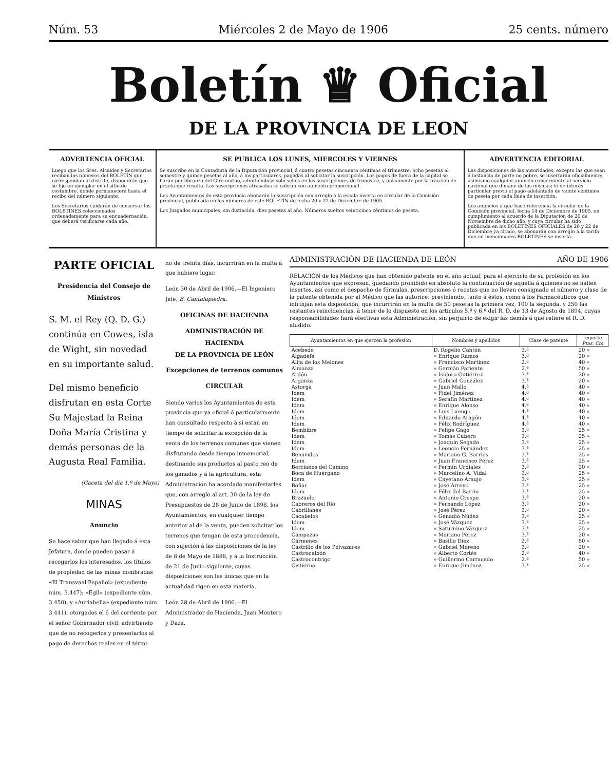Núm. 53 Miércoles 2 de Mayo de 1906 25 cents. número
Boletín ♛ Oficial
DE LA PROVINCIA DE LEON
ADVERTENCIA OFICIAL
Luego que los Sres. Alcaldes y Secretarios reciban los números del BOLETÍN que correspondan al distrito, dispondrán que se fije un ejemplar en el sitio de costumbre, donde permanecerá hasta el recibo del número siguiente.
Los Secretarios cuidarán de conservar los BOLETINES coleccionados ordenadamente para su encuadernación, que deberá verificarse cada año.
SE PUBLICA LOS LUNES, MIERCOLES Y VIERNES
Se suscribe en la Contaduría de la Diputación provincial, á cuatro pesetas cincuenta céntimos el trimestre, ocho pesetas al semestre y quince pesetas al año, á los particulares, pagadas al solicitar la suscripción. Los pagos de fuera de la capital se harán por libranza del Giro mutuo, admitiéndose solo sellos en las suscripciones de trimestre, y únicamente por la fracción de peseta que resulta. Las suscripciones atrasadas se cobran con aumento proporcional.
Los Ayuntamientos de esta provincia abonarán la suscripción con arreglo á la escala inserta en circular de la Comisión provincial, publicada en los números de este BOLETÍN de fecha 20 y 22 de Diciembre de 1905.
Los Juzgados municipales, sin distinción, diez pesetas al año. Números sueltos veinticinco céntimos de peseta.
ADVERTENCIA EDITORIAL
Las disposiciones de las autoridades, excepto las que sean á instancia de parte no pobre, se insertarán oficialmente; asimismo cualquier anuncio concerniente al servicio nacional que dimane de las mismas; lo de interés particular previo el pago adelantado de veinte céntimos de peseta por cada línea de inserción.
Los anuncios á que hace referencia la circular de la Comisión provincial, fecha 14 de Diciembre de 1905, en cumplimiento al acuerdo de la Diputación de 20 de Noviembre de dicho año, y cuya circular ha sido publicada en los BOLETINES OFICIALES de 20 y 22 de Diciembre ya citado, se abonarán con arreglo á la tarifa que en mencionados BOLETINES se inserta.
PARTE OFICIAL
Presidencia del Consejo de Ministros
S. M. el Rey (Q. D. G.) continúa en Cowes, isla de Wight, sin novedad en su importante salud.
Del mismo beneficio disfrutan en esta Corte Su Majestad la Reina Doña María Cristina y demás personas de la Augusta Real Familia.
(Gaceta del día 1.º de Mayo)
MINAS
Anuncio
Se hace saber que han llegado á esta Jefatura, donde pueden pasar á recogerlos los interesados, los títulos de propiedad de las minas nombradas «El Transvaal Español» (expediente núm. 3.447); «Egil» (expediente núm. 3.450), y «Auriabella» (expediente núm. 3.441), otorgados el 6 del corriente por el señor Gobernador civil; advirtiendo que de no recogerlos y presentarlos al pago de derechos reales en el térmi-
no de treinta días, incurrirán en la multa á que hubiere lugar.
León 30 de Abril de 1906.—El Ingeniero Jefe, E. Cantalapiedra.
OFICINAS DE HACIENDA
ADMINISTRACIÓN DE HACIENDA
DE LA PROVINCIA DE LEÓN
Excepciones de terrenos comunes
CIRCULAR
Siendo varios los Ayuntamientos de esta provincia que ya oficial ó particularmente han consultado respecto á si están en tiempo de solicitar la excepción de la venta de los terrenos comunes que vienen disfrutando desde tiempo inmemorial, destinando sus productos al pasto reo de los ganados y á la agricultura, esta Administración ha acordado manifestarles que, con arreglo al art. 30 de la ley de Presupuestos de 28 de Junio de 1898, los Ayuntamientos, en cualquier tiempo anterior al de la venta, pueden solicitar los terrenos que tengan de esta procedencia, con sujeción á las disposiciones de la ley de 8 de Mayo de 1888, y á la Instrucción de 21 de Junio siguiente, cuyas disposiciones son las únicas que en la actualidad rigen en esta materia.
León 28 de Abril de 1906.—El Administrador de Hacienda, Juan Montero y Daza.
ADMINISTRACIÓN DE HACIENDA DE LEÓN AÑO DE 1906
RELACIÓN de los Médicos que han obtenido patente en el año actual, para el ejercicio de su profesión en los Ayuntamientos que expresan, quedando prohibido en absoluto la continuación de aquella á quienes no se hallen insertos, así como el despacho de fórmulas, prescripciones ó recetas que no lleven consignado el número y clase de la patente obtenida por el Médico que las autorice; previniendo, tanto á éstos, como á los Farmacéuticos que infrinjan esta disposición, que incurrirán en la multa de 50 pesetas la primera vez, 100 la segunda, y 250 las restantes reincidencias, á tenor de lo dispuesto en los artículos 5.º y 6.º del R. D. de 13 de Agosto de 1894, cuyas responsabilidades hará efectivas esta Administración, sin perjuicio de exigir las demás á que refiere el R. D. aludido.
| Ayuntamientos en que ejercen la profesión | Nombres y apellidos | Clase de patente | Importe Ptas. Cts |
| --- | --- | --- | --- |
| Acebedo | D. Rogelio Cantón | 3.ª | 20 » |
| Algadefe | » Enrique Ramos | 3.ª | 20 » |
| Alija de los Melones | » Francisco Martínez | 2.ª | 40 » |
| Almanza | » Germán Pariente | 2.ª | 50 » |
| Ardón | » Isidoro Gutiérrez | 3.ª | 20 » |
| Arganza | » Gabriel González | 3.ª | 20 » |
| Astorga | » Juan Mallo | 4.ª | 40 » |
| Idem | » Fidel Jiménez | 4.ª | 40 » |
| Idem | » Serafín Martínez | 4.ª | 40 » |
| Idem | » Enrique Alonso | 4.ª | 40 » |
| Idem | » Luis Luengo | 4.ª | 40 » |
| Idem | » Eduardo Aragón | 4.ª | 40 » |
| Idem | » Félix Rodríguez | 4.ª | 40 » |
| Bembibre | » Felipe Gago | 3.ª | 25 » |
| Idem | » Tomás Cubero | 3.ª | 25 » |
| Idem | » Joaquín Segado | 3.ª | 25 » |
| Idem | » Leoncio Fernández | 3.ª | 25 » |
| Benavides | » Mariano G. Barrios | 3.ª | 25 » |
| Idem | » Juan Francisco Pérez | 3.ª | 25 » |
| Bercianos del Camino | » Fermín Urdiales | 3.ª | 20 » |
| Boca de Huérgano | » Marcelino A. Vidal | 3.ª | 25 » |
| Idem | » Cayetano Araujo | 3.ª | 25 » |
| Boñar | » José Arroyo | 3.ª | 25 » |
| Idem | » Félix del Barrio | 3.ª | 25 » |
| Brazuelo | » Antonio Crespo | 3.ª | 20 » |
| Cabreros del Río | » Fernando López | 3.ª | 20 » |
| Cabrillanes | » José Pérez | 3.ª | 20 » |
| Cacabelos | » Genadio Núñez | 3.ª | 25 » |
| Idem | » José Vázquez | 3.ª | 25 » |
| Idem | » Saturnino Vázquez | 3.ª | 25 » |
| Campazas | » Mariano Pérez | 3.ª | 20 » |
| Cármenes | » Basilio Díez | 2.ª | 50 » |
| Castrillo de los Polvazares | » Gabriel Moreno | 3.ª | 20 » |
| Castrocalbón | » Alberto Cortés | 2.ª | 40 » |
| Castrocontrigo | » Guillermo Carracedo | 2.ª | 50 » |
| Cistierna | » Enrique Jiménez | 3.ª | 25 » |